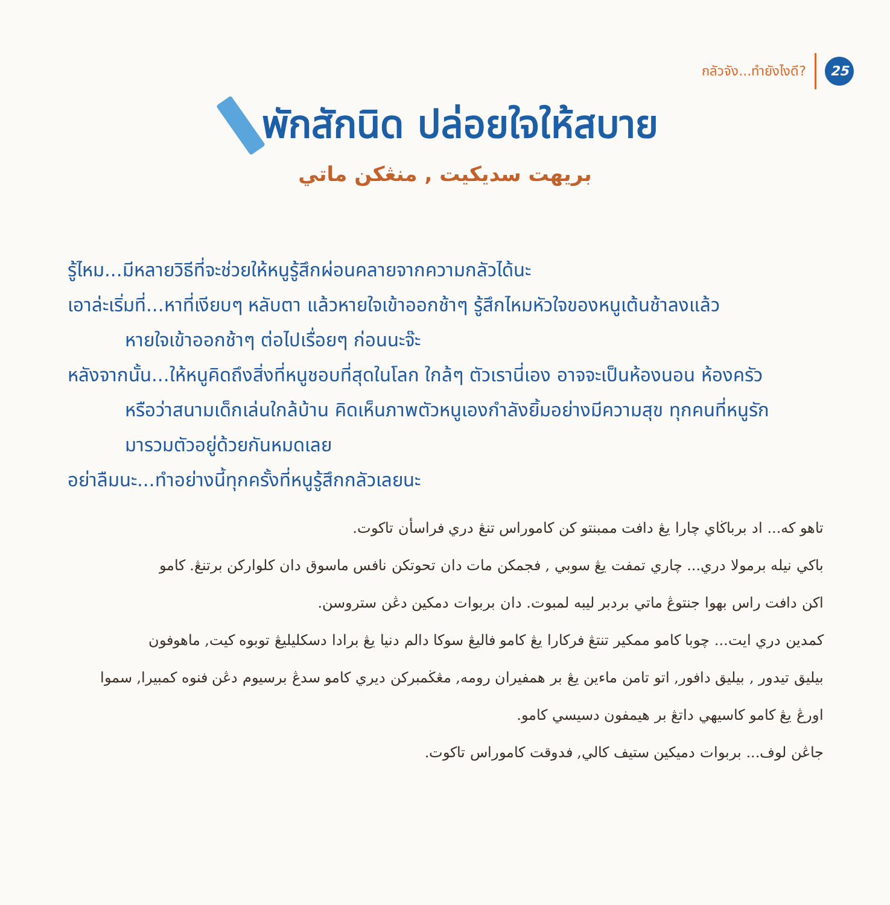กลัวจัง...ทำยังไงดี? 25
พักสักนิด ปล่อยใจให้สบาย
بريهت سديكيت , منڠكن ماتي
รู้ไหม...มีหลายวิธีที่จะช่วยให้หนูรู้สึกผ่อนคลายจากความกลัวได้นะ
เอาล่ะเริ่มที่...หาที่เงียบๆ หลับตา แล้วหายใจเข้าออกช้าๆ รู้สึกไหมหัวใจของหนูเต้นช้าลงแล้ว
หายใจเข้าออกช้าๆ ต่อไปเรื่อยๆ ก่อนนะจ๊ะ
หลังจากนั้น...ให้หนูคิดถึงสิ่งที่หนูชอบที่สุดในโลก ใกล้ๆ ตัวเรานี่เอง อาจจะเป็นห้องนอน ห้องครัว
หรือว่าสนามเด็กเล่นใกล้บ้าน คิดเห็นภาพตัวหนูเองกำลังยิ้มอย่างมีความสุข ทุกคนที่หนูรัก
มารวมตัวอยู่ด้วยกันหมดเลย
อย่าลืมนะ...ทำอย่างนี้ทุกครั้งที่หนูรู้สึกกลัวเลยนะ
تاهو كه... اد برباڬاي چارا يڠ دافت ممبنتو كن كاموراس تنڠ دري فراسأن تاكوت.
باكي نيله برمولا دري... چاري تمفت يڠ سوبي , فجمكن مات دان تحوتكن نافس ماسوق دان كلواركن برتنڠ. كامو
اكن دافت راس بهوا جنتوڠ ماتي بردبر ليبه لمبوت. دان بربوات دمكين دڠن ستروسن.
كمدين دري ايت... چوبا كامو ممكير تنتڠ فركارا يڠ كامو فاليڠ سوكا دالم دنيا يڠ برادا دسكليليڠ توبوه كيت, ماهوفون
بيليق تيدور , بيليق دافور, اتو تامن ماءين يڠ بر همفيران رومه, مڠڬمبركن ديري كامو سدڠ برسيوم دڠن فنوه كمبيرا, سموا
اورڠ يڠ كامو كاسيهي داتڠ بر هيمفون دسيسي كامو.
جاڠن لوف... بربوات دميكين ستيف كالي, فدوقت كاموراس تاكوت.